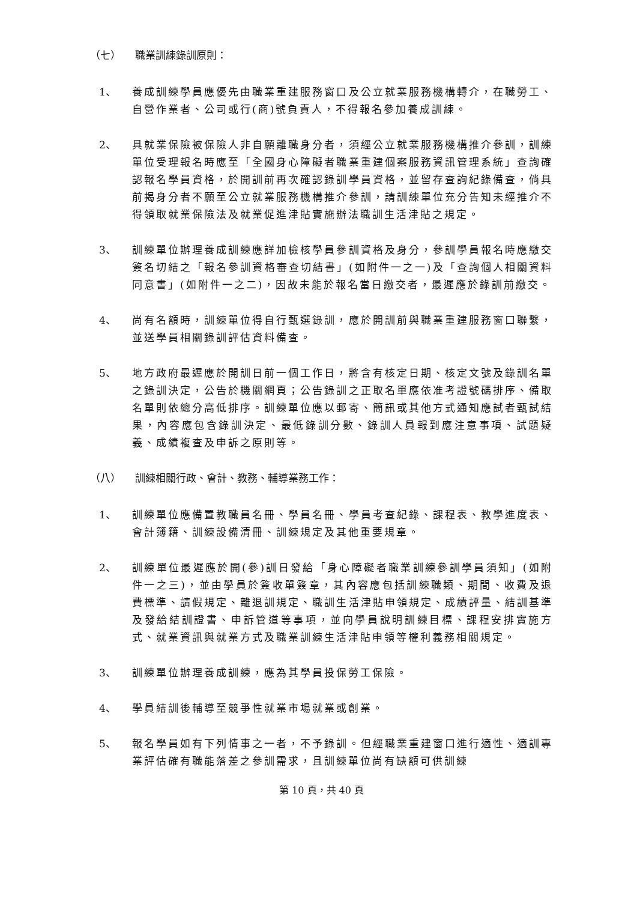（七） 職業訓練錄訓原則：
1、 養成訓練學員應優先由職業重建服務窗口及公立就業服務機構轉介，在職勞工、自營作業者、公司或行(商)號負責人，不得報名參加養成訓練。
2、 具就業保險被保險人非自願離職身分者，須經公立就業服務機構推介參訓，訓練單位受理報名時應至「全國身心障礙者職業重建個案服務資訊管理系統」查詢確認報名學員資格，於開訓前再次確認錄訓學員資格，並留存查詢紀錄備查，倘具前揭身分者不願至公立就業服務機構推介參訓，請訓練單位充分告知未經推介不得領取就業保險法及就業促進津貼實施辦法職訓生活津貼之規定。
3、 訓練單位辦理養成訓練應詳加檢核學員參訓資格及身分，參訓學員報名時應繳交簽名切結之「報名參訓資格審查切結書」(如附件一之一)及「查詢個人相關資料同意書」(如附件一之二)，因故未能於報名當日繳交者，最遲應於錄訓前繳交。
4、 尚有名額時，訓練單位得自行甄選錄訓，應於開訓前與職業重建服務窗口聯繫，並送學員相關錄訓評估資料備查。
5、 地方政府最遲應於開訓日前一個工作日，將含有核定日期、核定文號及錄訓名單之錄訓決定，公告於機關網頁；公告錄訓之正取名單應依准考證號碼排序、備取名單則依總分高低排序。訓練單位應以郵寄、簡訊或其他方式通知應試者甄試結果，內容應包含錄訓決定、最低錄訓分數、錄訓人員報到應注意事項、試題疑義、成績複查及申訴之原則等。
（八） 訓練相關行政、會計、教務、輔導業務工作：
1、 訓練單位應備置教職員名冊、學員名冊、學員考查紀錄、課程表、教學進度表、會計簿籍、訓練設備清冊、訓練規定及其他重要規章。
2、 訓練單位最遲應於開(參)訓日發給「身心障礙者職業訓練參訓學員須知」(如附件一之三)，並由學員於簽收單簽章，其內容應包括訓練職類、期間、收費及退費標準、請假規定、離退訓規定、職訓生活津貼申領規定、成績評量、結訓基準及發給結訓證書、申訴管道等事項，並向學員說明訓練目標、課程安排實施方式、就業資訊與就業方式及職業訓練生活津貼申領等權利義務相關規定。
3、 訓練單位辦理養成訓練，應為其學員投保勞工保險。
4、 學員結訓後輔導至競爭性就業市場就業或創業。
5、 報名學員如有下列情事之一者，不予錄訓。但經職業重建窗口進行適性、適訓專業評估確有職能落差之參訓需求，且訓練單位尚有缺額可供訓練
第 10 頁，共 40 頁